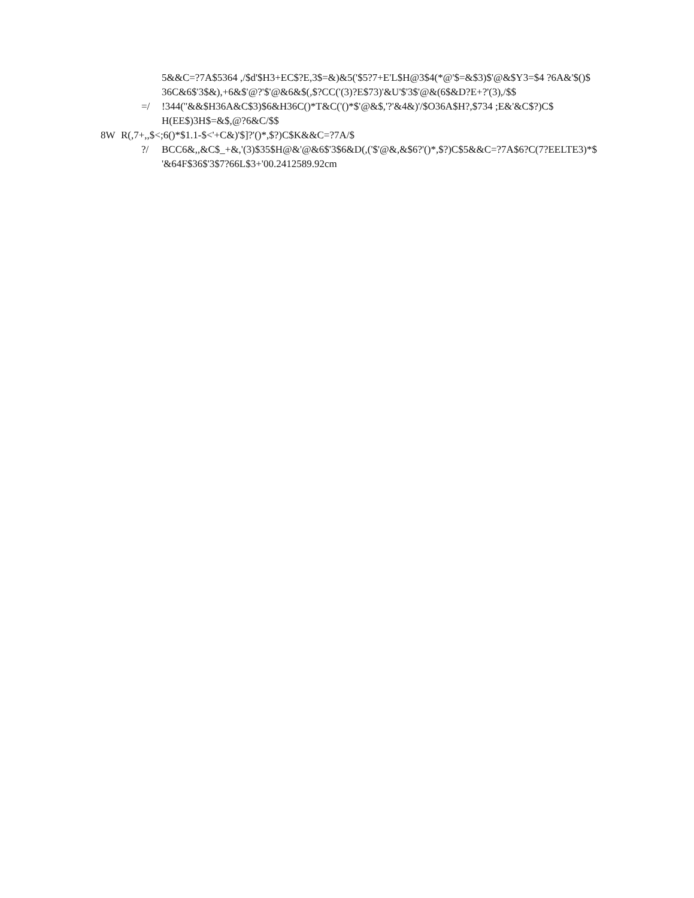5&&C=?7A$5364 ,/$d'$H3+EC$?E,3$=&)&5('$5?7+E'L$H@3$4(*@'$=&$3)$'@&$Y3=$4 ?6A&'$()$
36C&6$'3$&),+6&$'@?'$'@&6&$(,$?CC('(3)?E$73)'&U'$'3$'@&(6$&D?E+?'(3),/$$
=/!344(''&&$H36A&C$3)$6&H36C()*T&C('()*$'@&$,'?'&4&)'/$O36A$H?,$734 ;E&'&C$?)C$
H(EE$)3H$=&$,@?6&C/$$
8W R(,7+,,$<;6()*$1.1-$<'+C&)'$]?'()*,$?)C$K&&C=?7A/$
?/ BCC6&,,&C$_+&,'(3)$35$H@&'@&6$'3$6&D(,('$'@&,&$6?'()*,$?)C$5&&C=?7A$6?C(7?EELTE3)*$
'&64F$36$'3$7?66L$3+'00.2412589.92cm